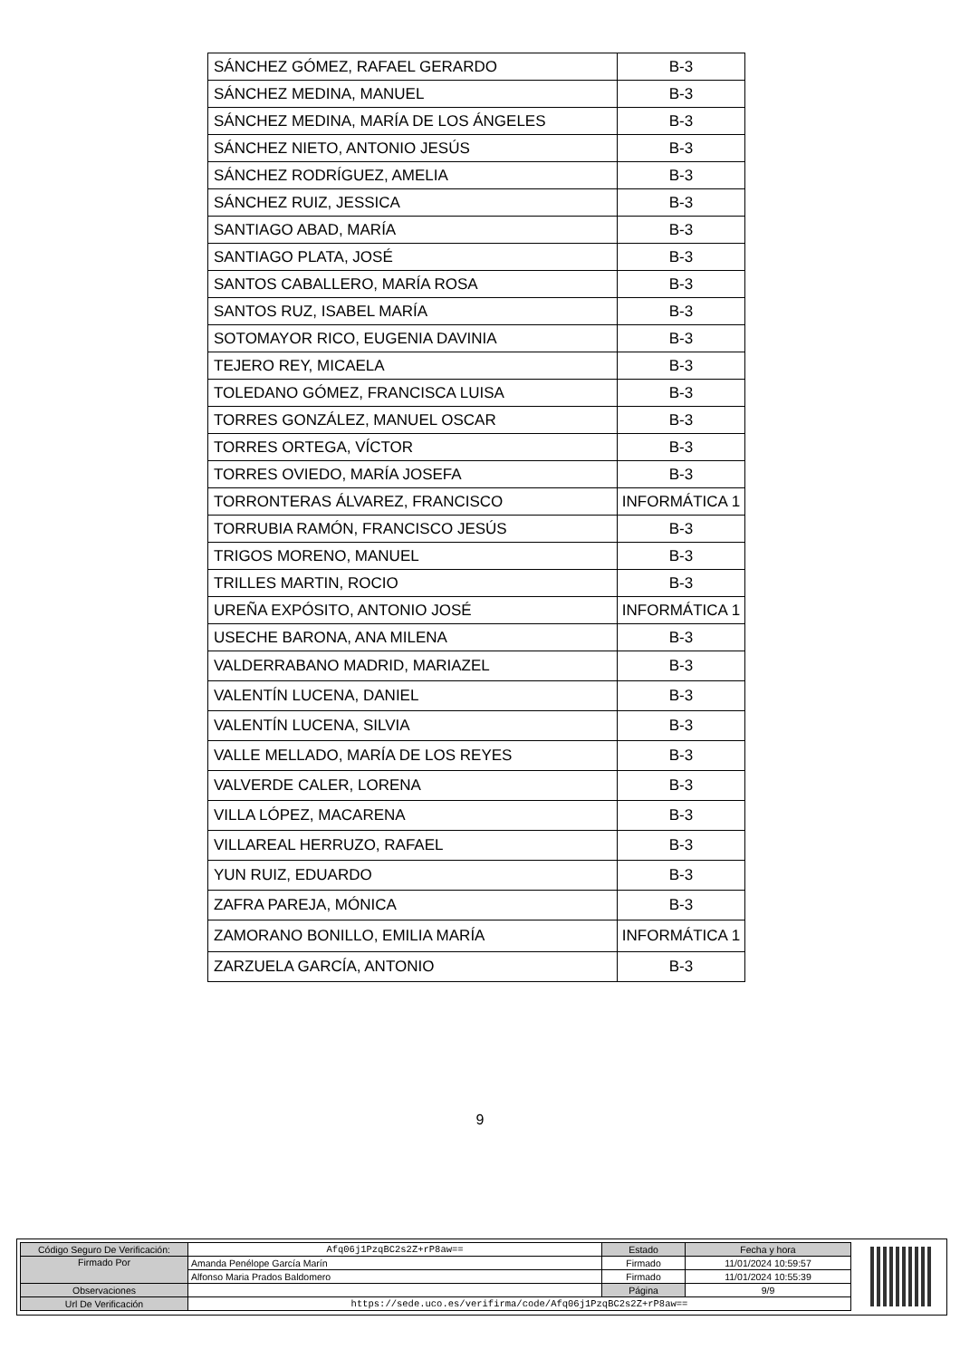| SÁNCHEZ GÓMEZ, RAFAEL GERARDO | B-3 |
| SÁNCHEZ MEDINA, MANUEL | B-3 |
| SÁNCHEZ MEDINA, MARÍA DE LOS ÁNGELES | B-3 |
| SÁNCHEZ NIETO, ANTONIO JESÚS | B-3 |
| SÁNCHEZ RODRÍGUEZ, AMELIA | B-3 |
| SÁNCHEZ RUIZ, JESSICA | B-3 |
| SANTIAGO ABAD, MARÍA | B-3 |
| SANTIAGO PLATA, JOSÉ | B-3 |
| SANTOS CABALLERO, MARÍA ROSA | B-3 |
| SANTOS RUZ, ISABEL MARÍA | B-3 |
| SOTOMAYOR RICO, EUGENIA DAVINIA | B-3 |
| TEJERO REY, MICAELA | B-3 |
| TOLEDANO GÓMEZ, FRANCISCA LUISA | B-3 |
| TORRES GONZÁLEZ, MANUEL OSCAR | B-3 |
| TORRES ORTEGA, VÍCTOR | B-3 |
| TORRES OVIEDO, MARÍA JOSEFA | B-3 |
| TORRONTERAS ÁLVAREZ, FRANCISCO | INFORMÁTICA 1 |
| TORRUBIA RAMÓN, FRANCISCO JESÚS | B-3 |
| TRIGOS MORENO, MANUEL | B-3 |
| TRILLES MARTIN, ROCIO | B-3 |
| UREÑA EXPÓSITO, ANTONIO JOSÉ | INFORMÁTICA 1 |
| USECHE BARONA, ANA MILENA | B-3 |
| VALDERRABANO MADRID, MARIAZEL | B-3 |
| VALENTÍN LUCENA, DANIEL | B-3 |
| VALENTÍN LUCENA, SILVIA | B-3 |
| VALLE MELLADO, MARÍA DE LOS REYES | B-3 |
| VALVERDE CALER, LORENA | B-3 |
| VILLA LÓPEZ, MACARENA | B-3 |
| VILLAREAL HERRUZO, RAFAEL | B-3 |
| YUN RUIZ, EDUARDO | B-3 |
| ZAFRA PAREJA, MÓNICA | B-3 |
| ZAMORANO BONILLO, EMILIA MARÍA | INFORMÁTICA 1 |
| ZARZUELA GARCÍA, ANTONIO | B-3 |
9
| Código Seguro De Verificación: | Afq06j1PzqBC2s2Z+rP8aw== | Estado | Fecha y hora |
| Firmado Por | Amanda Penélope García Marín | Firmado | 11/01/2024 10:59:57 |
| | Alfonso Maria Prados Baldomero | Firmado | 11/01/2024 10:55:39 |
| Observaciones | | Página | 9/9 |
| Url De Verificación | https://sede.uco.es/verifirma/code/Afq06j1PzqBC2s2Z+rP8aw== | | |